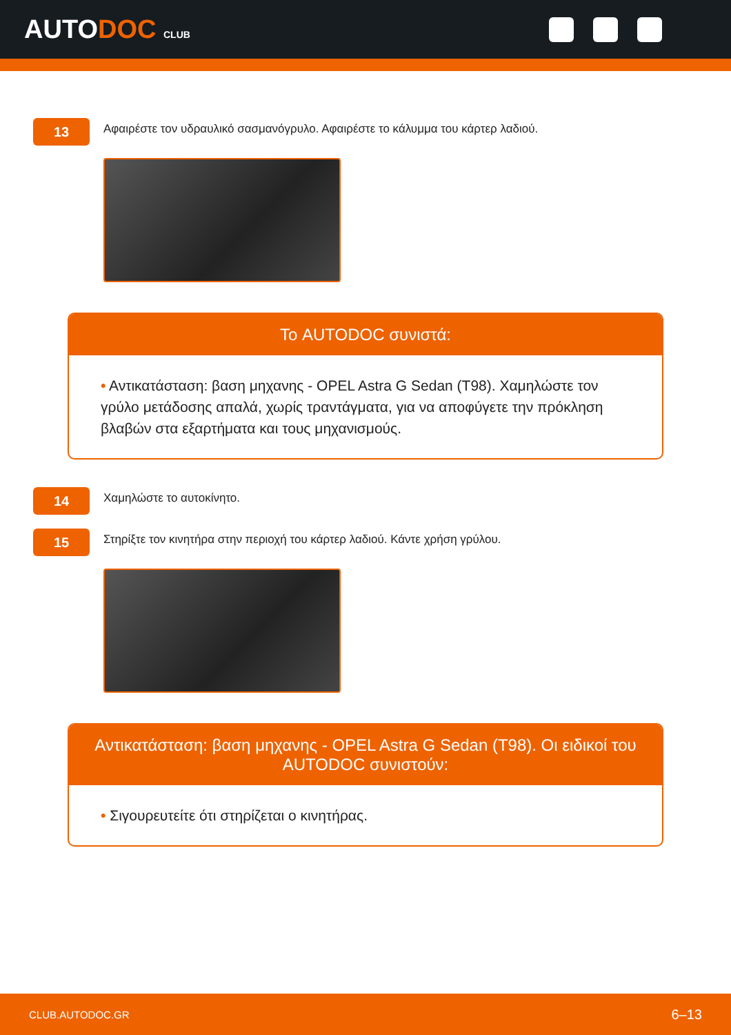AUTODOC CLUB
13
Αφαιρέστε τον υδραυλικό σασμανόγρυλο. Αφαιρέστε το κάλυμμα του κάρτερ λαδιού.
Το AUTODOC συνιστά:
• Αντικατάσταση: βαση μηχανης - OPEL Astra G Sedan (T98). Χαμηλώστε τον γρύλο μετάδοσης απαλά, χωρίς τραντάγματα, για να αποφύγετε την πρόκληση βλαβών στα εξαρτήματα και τους μηχανισμούς.
14
Χαμηλώστε το αυτοκίνητο.
15
Στηρίξτε τον κινητήρα στην περιοχή του κάρτερ λαδιού. Κάντε χρήση γρύλου.
Αντικατάσταση: βαση μηχανης - OPEL Astra G Sedan (T98). Οι ειδικοί του AUTODOC συνιστούν:
• Σιγουρευτείτε ότι στηρίζεται ο κινητήρας.
CLUB.AUTODOC.GR 6–13